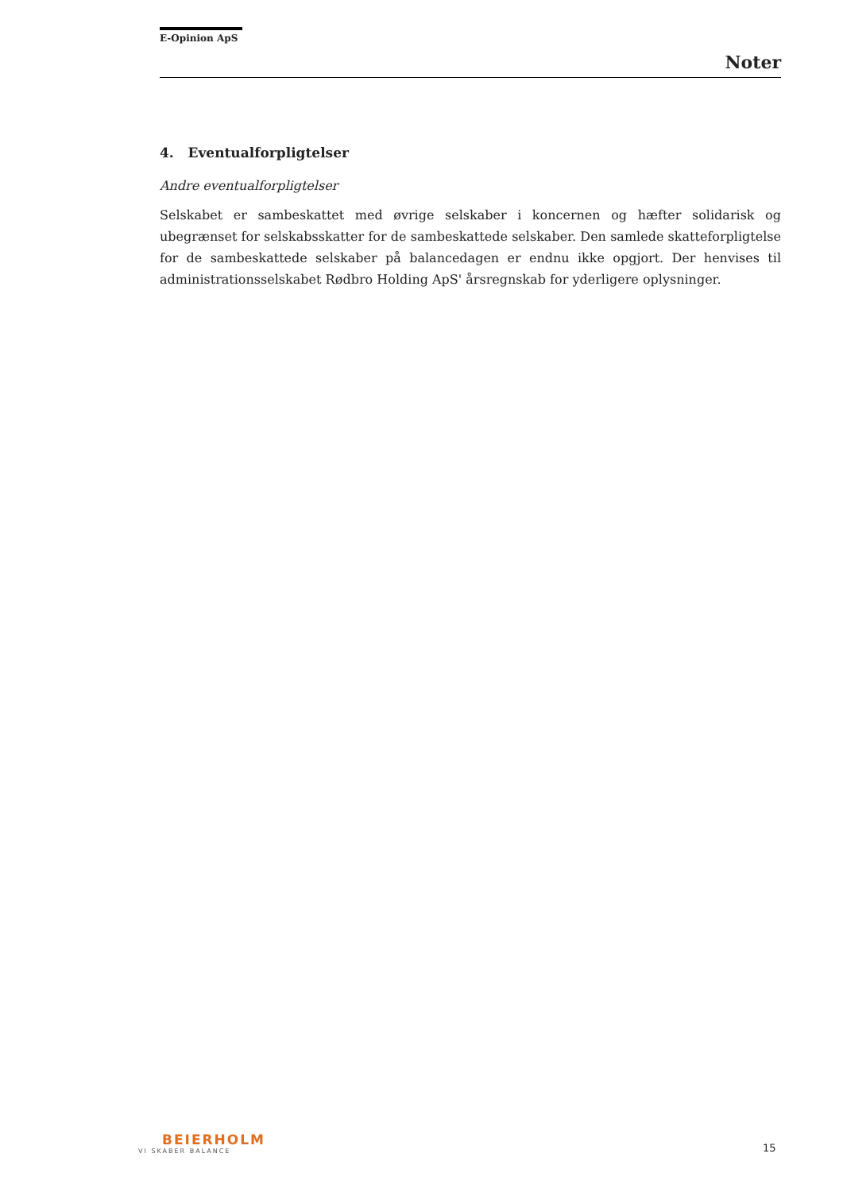E-Opinion ApS
Noter
4. Eventualforpligtelser
Andre eventualforpligtelser
Selskabet er sambeskattet med øvrige selskaber i koncernen og hæfter solidarisk og ubegrænset for selskabsskatter for de sambeskattede selskaber. Den samlede skatteforpligtelse for de sambeskattede selskaber på balancedagen er endnu ikke opgjort. Der henvises til administrationsselskabet Rødbro Holding ApS' årsregnskab for yderligere oplysninger.
BEIERHOLM
VI SKABER BALANCE
15